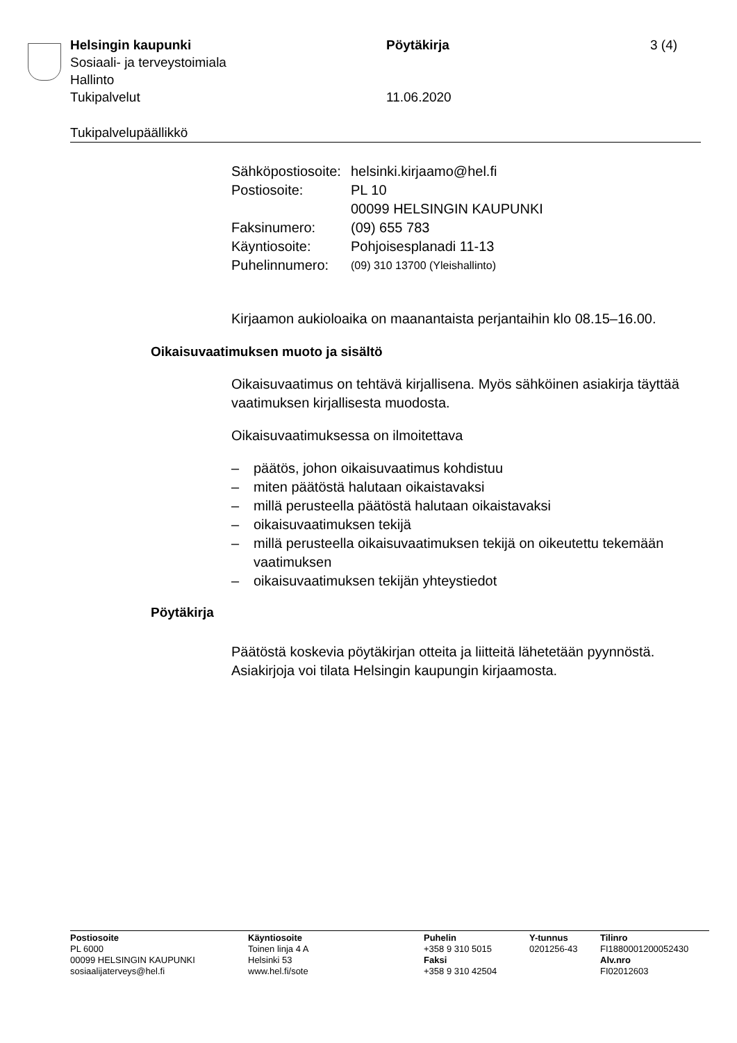Helsingin kaupunki Pöytäkirja 3 (4)
Sosiaali- ja terveystoimiala
Hallinto
Tukipalvelut 11.06.2020
Tukipalvelupäällikkö
Sähköpostiosoite:
helsinki.kirjaamo@hel.fi
Postiosoite: PL 10
00099 HELSINGIN KAUPUNKI
Faksinumero: (09) 655 783
Käyntiosoite: Pohjoisesplanadi 11-13
Puhelinnumero:
(09) 310 13700 (Yleishallinto)
Kirjaamon aukioloaika on maanantaista perjantaihin klo 08.15–16.00.
Oikaisuvaatimuksen muoto ja sisältö
Oikaisuvaatimus on tehtävä kirjallisena. Myös sähköinen asiakirja täyttää vaatimuksen kirjallisesta muodosta.
Oikaisuvaatimuksessa on ilmoitettava
– päätös, johon oikaisuvaatimus kohdistuu
– miten päätöstä halutaan oikaistavaksi
– millä perusteella päätöstä halutaan oikaistavaksi
– oikaisuvaatimuksen tekijä
– millä perusteella oikaisuvaatimuksen tekijä on oikeutettu tekemään vaatimuksen
– oikaisuvaatimuksen tekijän yhteystiedot
Pöytäkirja
Päätöstä koskevia pöytäkirjan otteita ja liitteitä lähetetään pyynnöstä. Asiakirjoja voi tilata Helsingin kaupungin kirjaamosta.
Postiosoite
PL 6000
00099 HELSINGIN KAUPUNKI
sosiaalijaterveys@hel.fi
Käyntiosoite
Toinen linja 4 A
Helsinki 53
www.hel.fi/sote
Puhelin
+358 9 310 5015
Faksi
+358 9 310 42504
Y-tunnus
0201256-43
Tilinro
FI1880001200052430
Alv.nro
FI02012603